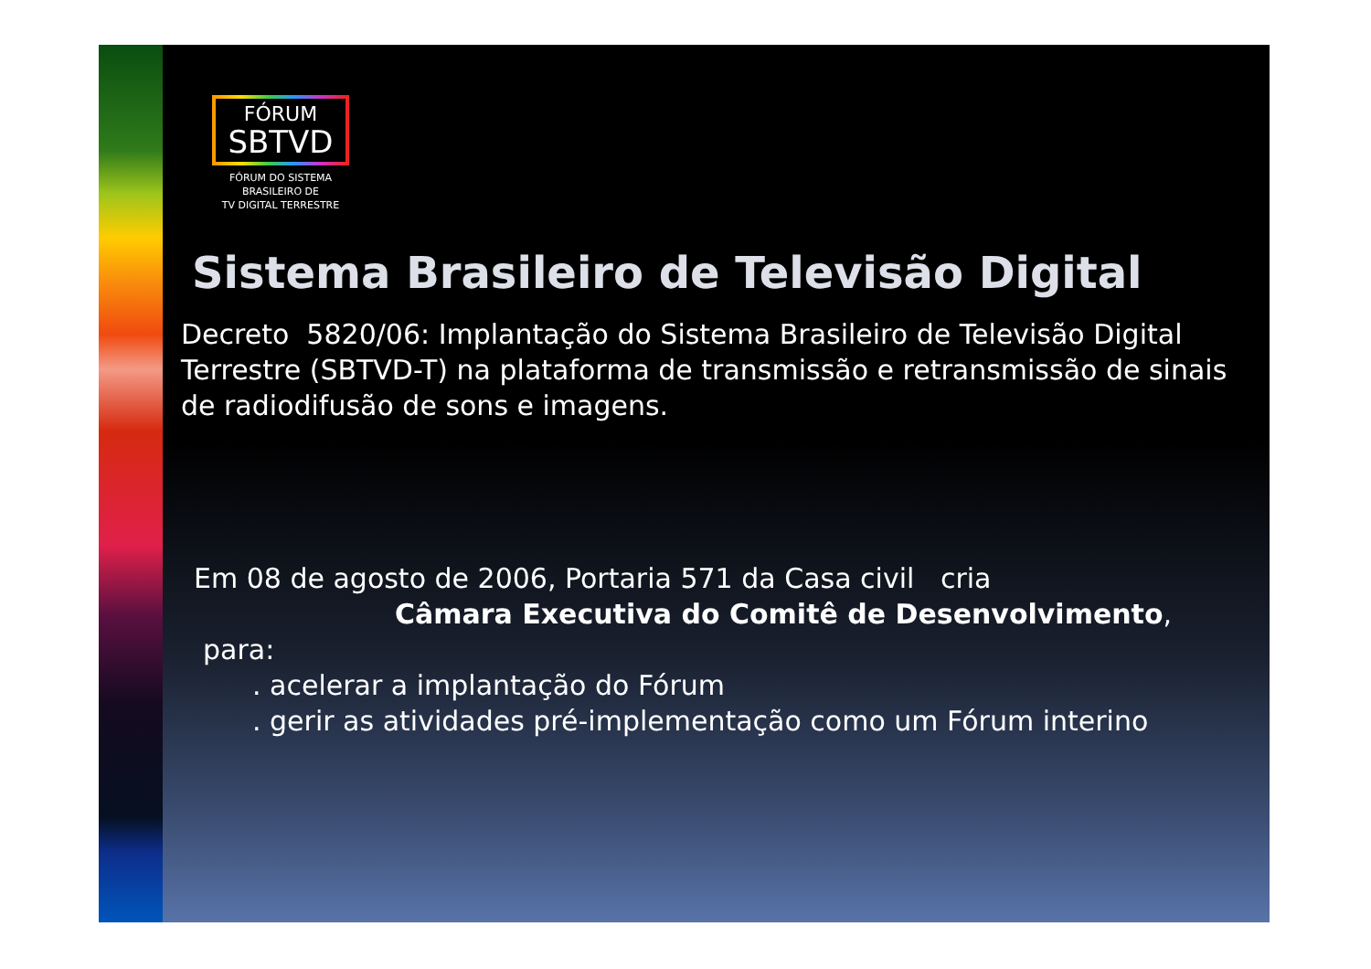FÓRUM
SBTVD
FÓRUM DO SISTEMA
BRASILEIRO DE
TV DIGITAL TERRESTRE
Sistema Brasileiro de Televisão Digital
Decreto 5820/06: Implantação do Sistema Brasileiro de Televisão Digital Terrestre (SBTVD-T) na plataforma de transmissão e retransmissão de sinais de radiodifusão de sons e imagens.
Em 08 de agosto de 2006, Portaria 571 da Casa civil cria
Câmara Executiva do Comitê de Desenvolvimento,
para:
. acelerar a implantação do Fórum
. gerir as atividades pré-implementação como um Fórum interino